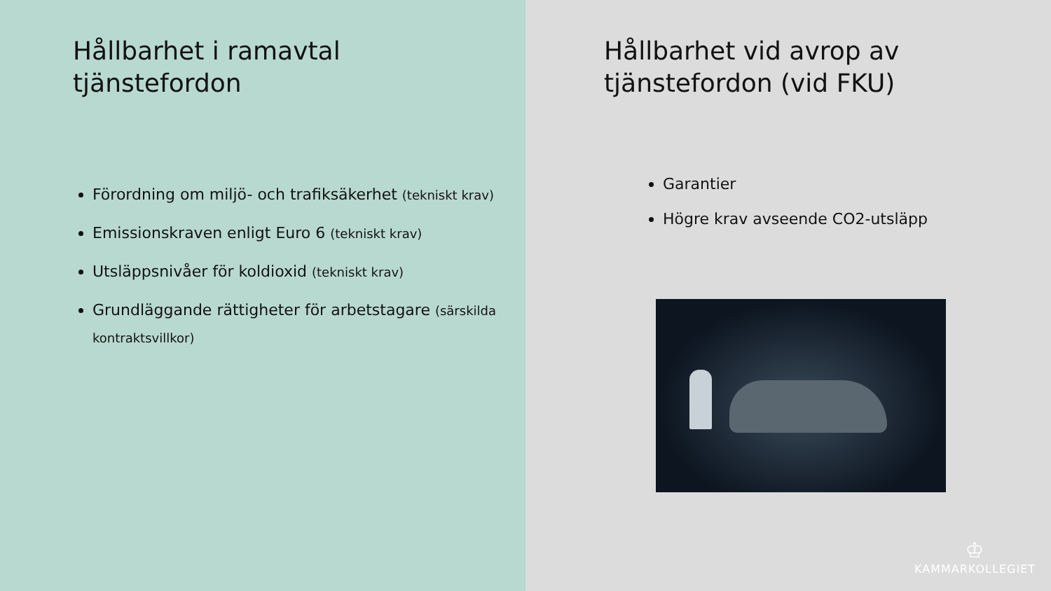Hållbarhet i ramavtal
tjänstefordon
Förordning om miljö- och trafiksäkerhet (tekniskt krav)
Emissionskraven enligt Euro 6 (tekniskt krav)
Utsläppsnivåer för koldioxid (tekniskt krav)
Grundläggande rättigheter för arbetstagare (särskilda kontraktsvillkor)
Hållbarhet vid avrop av
tjänstefordon (vid FKU)
Garantier
Högre krav avseende CO2-utsläpp
♔
KAMMARKOLLEGIET